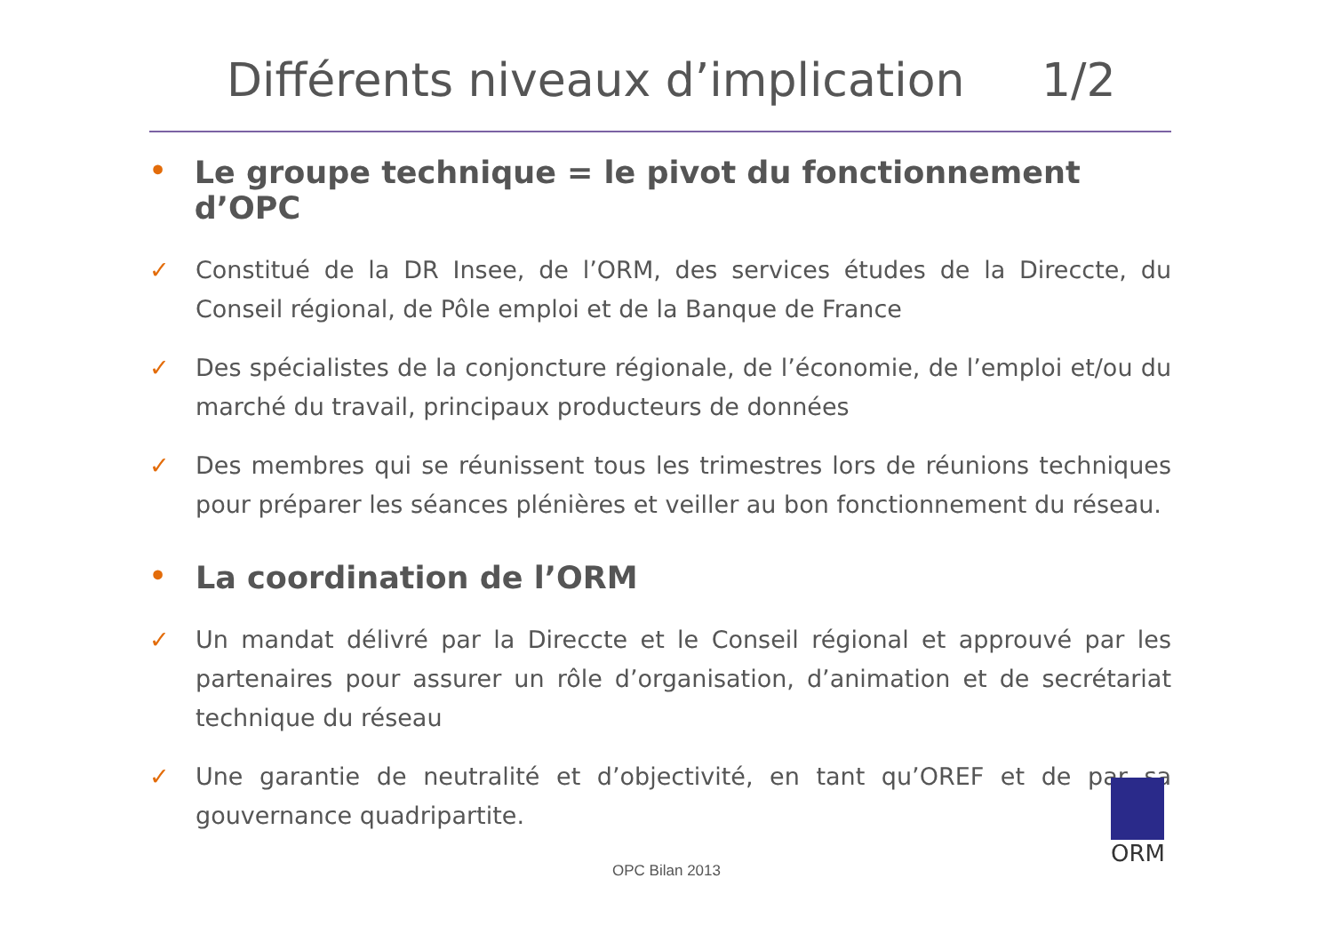Différents niveaux d’implication 1/2
• Le groupe technique = le pivot du fonctionnement d’OPC
✓ Constitué de la DR Insee, de l’ORM, des services études de la Direccte, du Conseil régional, de Pôle emploi et de la Banque de France
✓ Des spécialistes de la conjoncture régionale, de l’économie, de l’emploi et/ou du marché du travail, principaux producteurs de données
✓ Des membres qui se réunissent tous les trimestres lors de réunions techniques pour préparer les séances plénières et veiller au bon fonctionnement du réseau.
• La coordination de l’ORM
✓ Un mandat délivré par la Direccte et le Conseil régional et approuvé par les partenaires pour assurer un rôle d’organisation, d’animation et de secrétariat technique du réseau
✓ Une garantie de neutralité et d’objectivité, en tant qu’OREF et de par sa gouvernance quadripartite.
ORM
OPC Bilan 2013